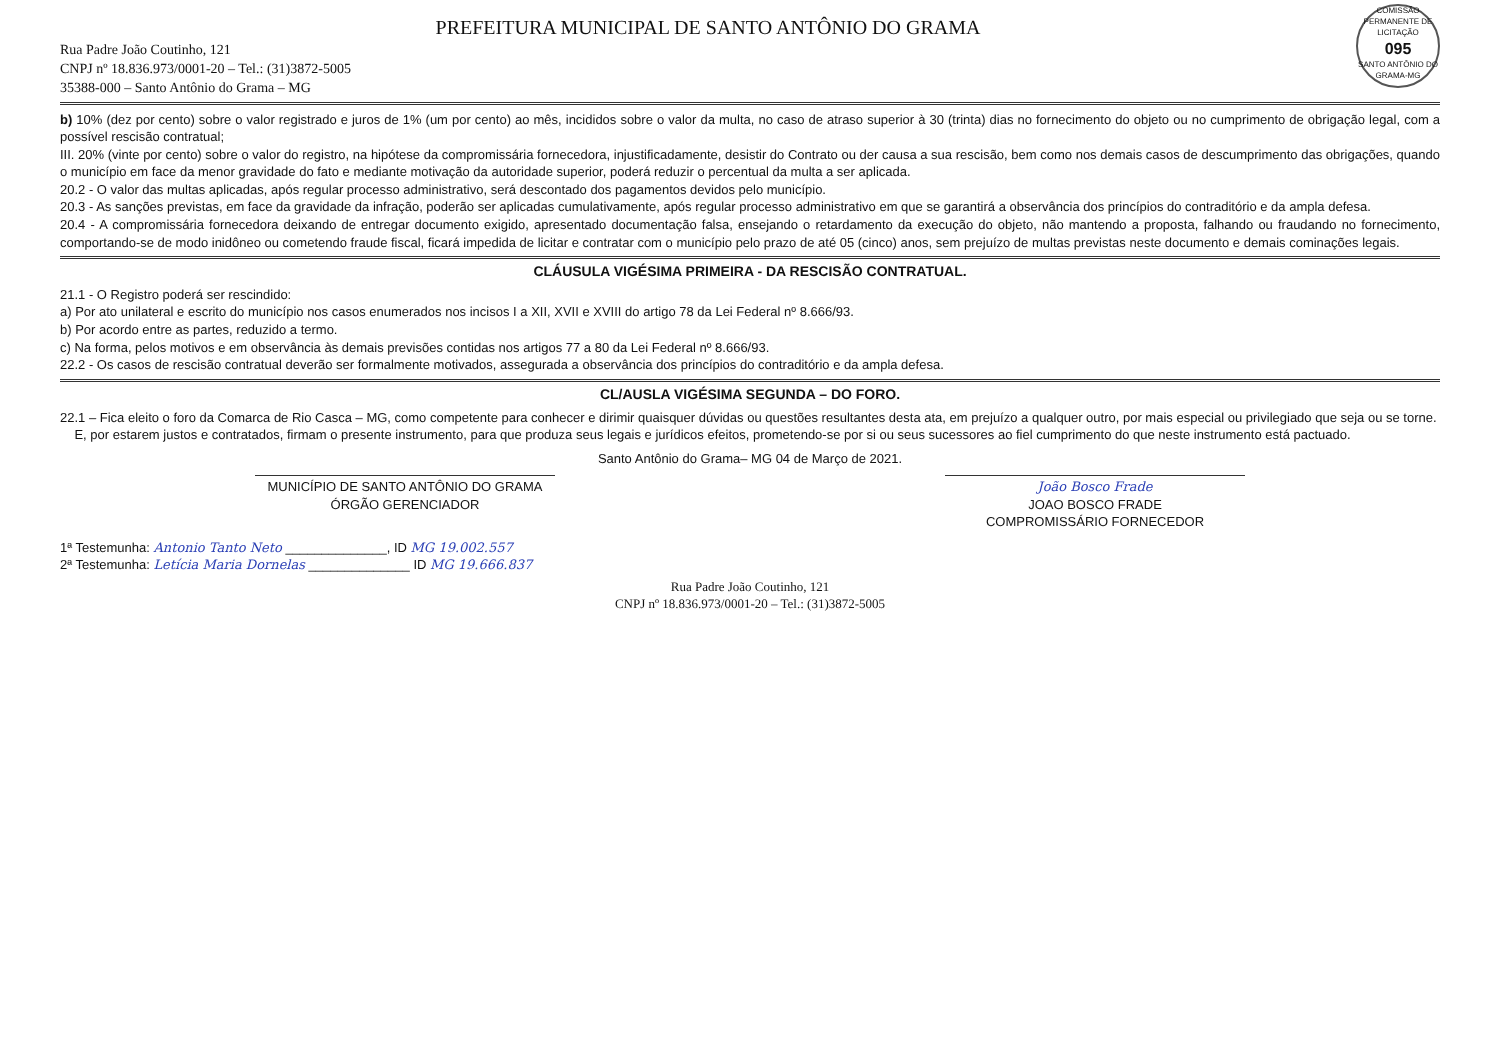COMISSÃO PERMANENTE DE LICITAÇÃO
095
SANTO ANTÔNIO DO GRAMA-MG
PREFEITURA MUNICIPAL DE SANTO ANTÔNIO DO GRAMA
Rua Padre João Coutinho, 121
CNPJ nº 18.836.973/0001-20 – Tel.: (31)3872-5005
35388-000 – Santo Antônio do Grama – MG
b) 10% (dez por cento) sobre o valor registrado e juros de 1% (um por cento) ao mês, incididos sobre o valor da multa, no caso de atraso superior à 30 (trinta) dias no fornecimento do objeto ou no cumprimento de obrigação legal, com a possível rescisão contratual;
III. 20% (vinte por cento) sobre o valor do registro, na hipótese da compromissária fornecedora, injustificadamente, desistir do Contrato ou der causa a sua rescisão, bem como nos demais casos de descumprimento das obrigações, quando o município em face da menor gravidade do fato e mediante motivação da autoridade superior, poderá reduzir o percentual da multa a ser aplicada.
20.2 - O valor das multas aplicadas, após regular processo administrativo, será descontado dos pagamentos devidos pelo município.
20.3 - As sanções previstas, em face da gravidade da infração, poderão ser aplicadas cumulativamente, após regular processo administrativo em que se garantirá a observância dos princípios do contraditório e da ampla defesa.
20.4 - A compromissária fornecedora deixando de entregar documento exigido, apresentado documentação falsa, ensejando o retardamento da execução do objeto, não mantendo a proposta, falhando ou fraudando no fornecimento, comportando-se de modo inidôneo ou cometendo fraude fiscal, ficará impedida de licitar e contratar com o município pelo prazo de até 05 (cinco) anos, sem prejuízo de multas previstas neste documento e demais cominações legais.
CLÁUSULA VIGÉSIMA PRIMEIRA - DA RESCISÃO CONTRATUAL.
21.1 - O Registro poderá ser rescindido:
a) Por ato unilateral e escrito do município nos casos enumerados nos incisos I a XII, XVII e XVIII do artigo 78 da Lei Federal nº 8.666/93.
b) Por acordo entre as partes, reduzido a termo.
c) Na forma, pelos motivos e em observância às demais previsões contidas nos artigos 77 a 80 da Lei Federal nº 8.666/93.
22.2 - Os casos de rescisão contratual deverão ser formalmente motivados, assegurada a observância dos princípios do contraditório e da ampla defesa.
CL/AUSLA VIGÉSIMA SEGUNDA – DO FORO.
22.1 – Fica eleito o foro da Comarca de Rio Casca – MG, como competente para conhecer e dirimir quaisquer dúvidas ou questões resultantes desta ata, em prejuízo a qualquer outro, por mais especial ou privilegiado que seja ou se torne.
E, por estarem justos e contratados, firmam o presente instrumento, para que produza seus legais e jurídicos efeitos, prometendo-se por si ou seus sucessores ao fiel cumprimento do que neste instrumento está pactuado.
Santo Antônio do Grama– MG 04 de Março de 2021.
MUNICÍPIO DE SANTO ANTÔNIO DO GRAMA
ÓRGÃO GERENCIADOR
João Bosco Frade
JOAO BOSCO FRADE
COMPROMISSÁRIO FORNECEDOR
1ª Testemunha: Antonio Tanto Neto ______________, ID MG 19.002.557
2ª Testemunha: Letícia Maria Dornelas ______________ ID MG 19.666.837
Rua Padre João Coutinho, 121
CNPJ nº 18.836.973/0001-20 – Tel.: (31)3872-5005